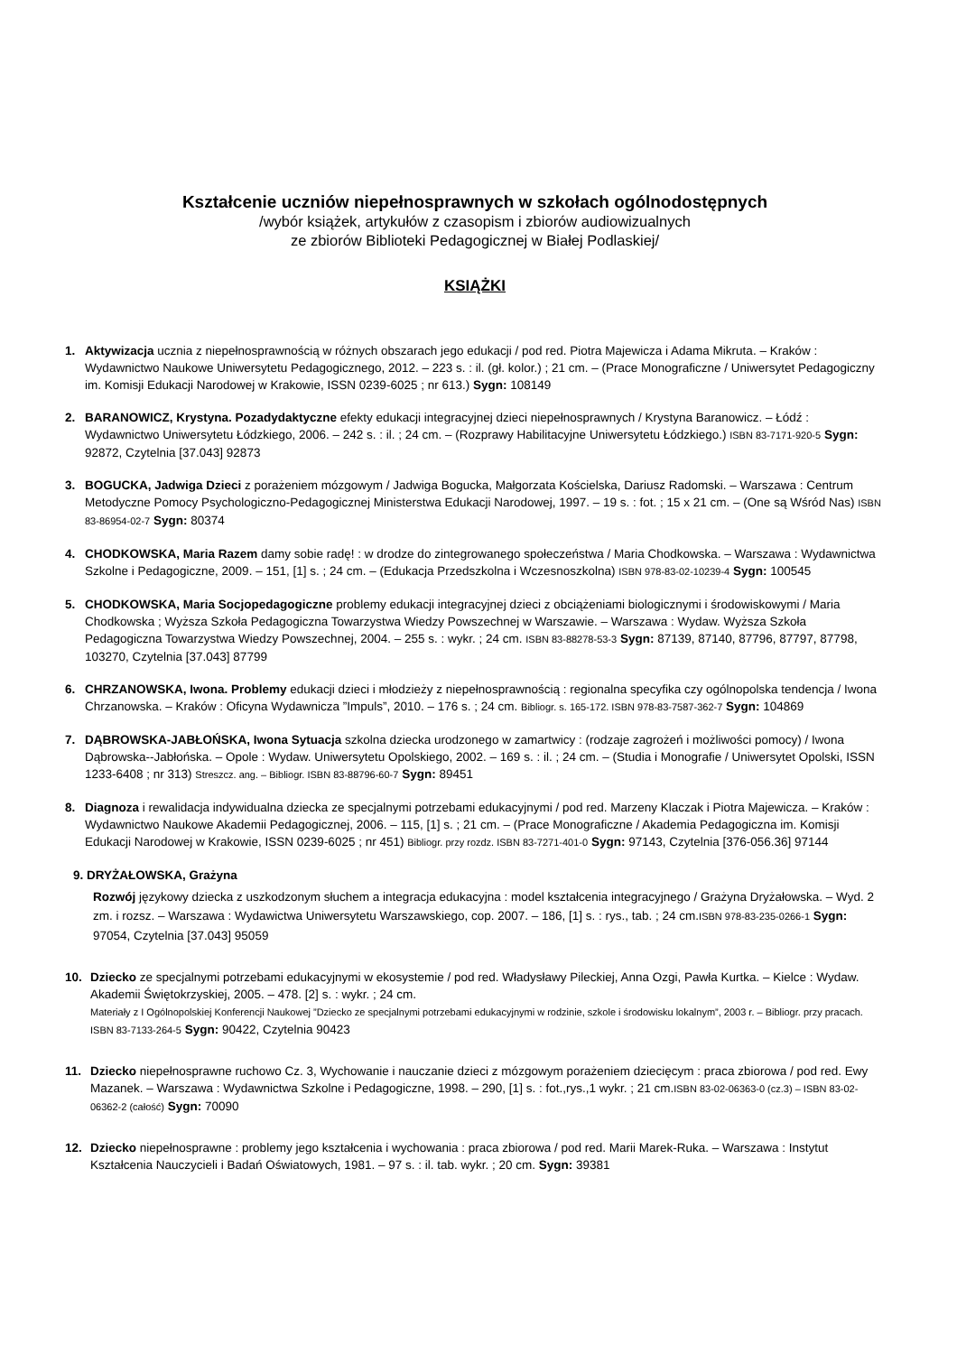Kształcenie uczniów niepełnosprawnych w szkołach ogólnodostępnych
/wybór książek, artykułów z czasopism i zbiorów audiowizualnych
ze zbiorów Biblioteki Pedagogicznej w Białej Podlaskiej/
KSIĄŻKI
1. Aktywizacja ucznia z niepełnosprawnością w różnych obszarach jego edukacji / pod red. Piotra Majewicza i Adama Mikruta. – Kraków : Wydawnictwo Naukowe Uniwersytetu Pedagogicznego, 2012. – 223 s. : il. (gł. kolor.) ; 21 cm. – (Prace Monograficzne / Uniwersytet Pedagogiczny im. Komisji Edukacji Narodowej w Krakowie, ISSN 0239-6025 ; nr 613.) Sygn: 108149
2. BARANOWICZ, Krystyna. Pozadydaktyczne efekty edukacji integracyjnej dzieci niepełnosprawnych / Krystyna Baranowicz. – Łódź : Wydawnictwo Uniwersytetu Łódzkiego, 2006. – 242 s. : il. ; 24 cm. – (Rozprawy Habilitacyjne Uniwersytetu Łódzkiego.) ISBN 83-7171-920-5 Sygn: 92872, Czytelnia [37.043] 92873
3. BOGUCKA, Jadwiga Dzieci z porażeniem mózgowym / Jadwiga Bogucka, Małgorzata Kościelska, Dariusz Radomski. – Warszawa : Centrum Metodyczne Pomocy Psychologiczno-Pedagogicznej Ministerstwa Edukacji Narodowej, 1997. – 19 s. : fot. ; 15 x 21 cm. – (One są Wśród Nas) ISBN 83-86954-02-7 Sygn: 80374
4. CHODKOWSKA, Maria Razem damy sobie radę! : w drodze do zintegrowanego społeczeństwa / Maria Chodkowska. – Warszawa : Wydawnictwa Szkolne i Pedagogiczne, 2009. – 151, [1] s. ; 24 cm. – (Edukacja Przedszkolna i Wczesnoszkolna) ISBN 978-83-02-10239-4 Sygn: 100545
5. CHODKOWSKA, Maria Socjopedagogiczne problemy edukacji integracyjnej dzieci z obciążeniami biologicznymi i środowiskowymi / Maria Chodkowska ; Wyższa Szkoła Pedagogiczna Towarzystwa Wiedzy Powszechnej w Warszawie. – Warszawa : Wydaw. Wyższa Szkoła Pedagogiczna Towarzystwa Wiedzy Powszechnej, 2004. – 255 s. : wykr. ; 24 cm. ISBN 83-88278-53-3 Sygn: 87139, 87140, 87796, 87797, 87798, 103270, Czytelnia [37.043] 87799
6. CHRZANOWSKA, Iwona. Problemy edukacji dzieci i młodzieży z niepełnosprawnością : regionalna specyfika czy ogólnopolska tendencja / Iwona Chrzanowska. – Kraków : Oficyna Wydawnicza ”Impuls”, 2010. – 176 s. ; 24 cm. Bibliogr. s. 165-172. ISBN 978-83-7587-362-7 Sygn: 104869
7. DĄBROWSKA-JABŁOŃSKA, Iwona Sytuacja szkolna dziecka urodzonego w zamartwicy : (rodzaje zagrożeń i możliwości pomocy) / Iwona Dąbrowska--Jabłońska. – Opole : Wydaw. Uniwersytetu Opolskiego, 2002. – 169 s. : il. ; 24 cm. – (Studia i Monografie / Uniwersytet Opolski, ISSN 1233-6408 ; nr 313) Streszcz. ang. – Bibliogr. ISBN 83-88796-60-7 Sygn: 89451
8. Diagnoza i rewalidacja indywidualna dziecka ze specjalnymi potrzebami edukacyjnymi / pod red. Marzeny Klaczak i Piotra Majewicza. – Kraków : Wydawnictwo Naukowe Akademii Pedagogicznej, 2006. – 115, [1] s. ; 21 cm. – (Prace Monograficzne / Akademia Pedagogiczna im. Komisji Edukacji Narodowej w Krakowie, ISSN 0239-6025 ; nr 451) Bibliogr. przy rozdz. ISBN 83-7271-401-0 Sygn: 97143, Czytelnia [376-056.36] 97144
9. DRYŻAŁOWSKA, Grażyna
Rozwój językowy dziecka z uszkodzonym słuchem a integracja edukacyjna : model kształcenia integracyjnego / Grażyna Dryżałowska. – Wyd. 2 zm. i rozsz. – Warszawa : Wydawictwa Uniwersytetu Warszawskiego, cop. 2007. – 186, [1] s. : rys., tab. ; 24 cm.ISBN 978-83-235-0266-1 Sygn: 97054, Czytelnia [37.043] 95059
10. Dziecko ze specjalnymi potrzebami edukacyjnymi w ekosystemie / pod red. Władysławy Pileckiej, Anna Ozgi, Pawła Kurtka. – Kielce : Wydaw. Akademii Świętokrzyskiej, 2005. – 478. [2] s. : wykr. ; 24 cm.
Materiały z I Ogólnopolskiej Konferencji Naukowej ”Dziecko ze specjalnymi potrzebami edukacyjnymi w rodzinie, szkole i środowisku lokalnym”, 2003 r. – Bibliogr. przy pracach. ISBN 83-7133-264-5 Sygn: 90422, Czytelnia 90423
11. Dziecko niepełnosprawne ruchowo Cz. 3, Wychowanie i nauczanie dzieci z mózgowym porażeniem dziecięcym : praca zbiorowa / pod red. Ewy Mazanek. – Warszawa : Wydawnictwa Szkolne i Pedagogiczne, 1998. – 290, [1] s. : fot.,rys.,1 wykr. ; 21 cm.ISBN 83-02-06363-0 (cz.3) – ISBN 83-02-06362-2 (całość) Sygn: 70090
12. Dziecko niepełnosprawne : problemy jego kształcenia i wychowania : praca zbiorowa / pod red. Marii Marek-Ruka. – Warszawa : Instytut Kształcenia Nauczycieli i Badań Oświatowych, 1981. – 97 s. : il. tab. wykr. ; 20 cm. Sygn: 39381